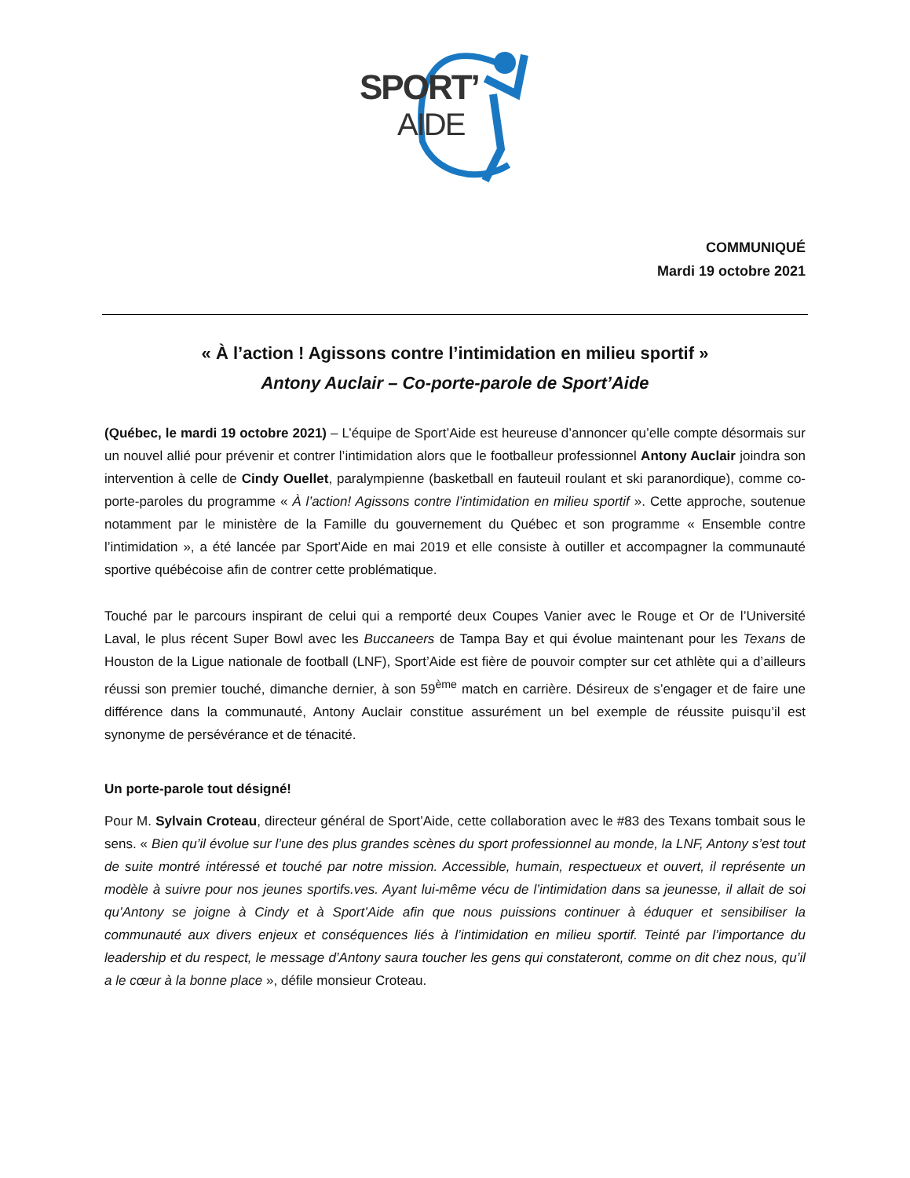SPORT’
AIDE
COMMUNIQUÉ
Mardi 19 octobre 2021
« À l’action ! Agissons contre l’intimidation en milieu sportif »
Antony Auclair – Co-porte-parole de Sport’Aide
(Québec, le mardi 19 octobre 2021) – L’équipe de Sport’Aide est heureuse d’annoncer qu’elle compte désormais sur un nouvel allié pour prévenir et contrer l’intimidation alors que le footballeur professionnel Antony Auclair joindra son intervention à celle de Cindy Ouellet, paralympienne (basketball en fauteuil roulant et ski paranordique), comme co-porte-paroles du programme « À l’action! Agissons contre l’intimidation en milieu sportif ». Cette approche, soutenue notamment par le ministère de la Famille du gouvernement du Québec et son programme « Ensemble contre l’intimidation », a été lancée par Sport’Aide en mai 2019 et elle consiste à outiller et accompagner la communauté sportive québécoise afin de contrer cette problématique.
Touché par le parcours inspirant de celui qui a remporté deux Coupes Vanier avec le Rouge et Or de l’Université Laval, le plus récent Super Bowl avec les Buccaneers de Tampa Bay et qui évolue maintenant pour les Texans de Houston de la Ligue nationale de football (LNF), Sport’Aide est fière de pouvoir compter sur cet athlète qui a d’ailleurs réussi son premier touché, dimanche dernier, à son 59<sup>ème</sup> match en carrière. Désireux de s’engager et de faire une différence dans la communauté, Antony Auclair constitue assurément un bel exemple de réussite puisqu’il est synonyme de persévérance et de ténacité.
Un porte-parole tout désigné!
Pour M. Sylvain Croteau, directeur général de Sport’Aide, cette collaboration avec le #83 des Texans tombait sous le sens. « Bien qu’il évolue sur l’une des plus grandes scènes du sport professionnel au monde, la LNF, Antony s’est tout de suite montré intéressé et touché par notre mission. Accessible, humain, respectueux et ouvert, il représente un modèle à suivre pour nos jeunes sportifs.ves. Ayant lui-même vécu de l’intimidation dans sa jeunesse, il allait de soi qu’Antony se joigne à Cindy et à Sport’Aide afin que nous puissions continuer à éduquer et sensibiliser la communauté aux divers enjeux et conséquences liés à l’intimidation en milieu sportif. Teinté par l’importance du leadership et du respect, le message d’Antony saura toucher les gens qui constateront, comme on dit chez nous, qu’il a le cœur à la bonne place », défile monsieur Croteau.